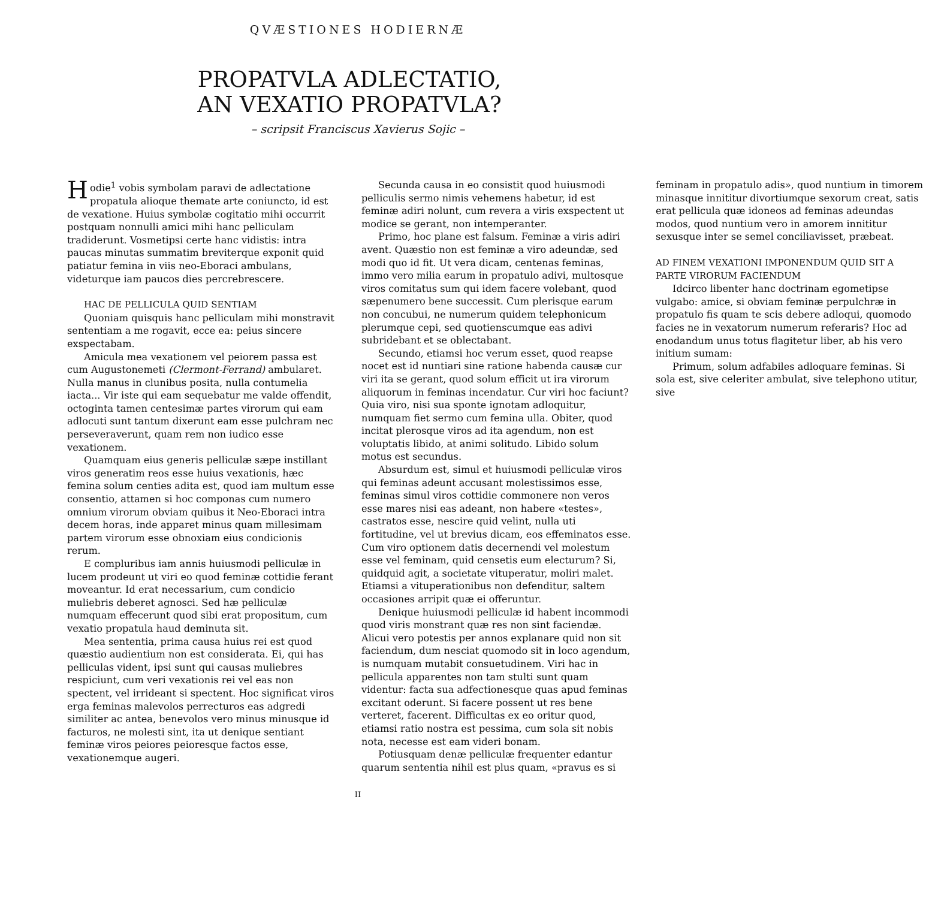QVÆSTIONES HODIERNÆ
PROPATVLA ADLECTATIO,
AN VEXATIO PROPATVLA?
– scripsit Franciscus Xavierus Sojic –
Hodie<sup>1</sup> vobis symbolam paravi de adlectatione propatula alioque themate arte coniuncto, id est de vexatione. Huius symbolæ cogitatio mihi occurrit postquam nonnulli amici mihi hanc pelliculam tradiderunt. Vosmetipsi certe hanc vidistis: intra paucas minutas summatim breviterque exponit quid patiatur femina in viis neo-Eboraci ambulans, videturque iam paucos dies percrebrescere.
HAC DE PELLICULA QUID SENTIAM
Quoniam quisquis hanc pelliculam mihi monstravit sententiam a me rogavit, ecce ea: peius sincere exspectabam.
Amicula mea vexationem vel peiorem passa est cum Augustonemeti (Clermont-Ferrand) ambularet. Nulla manus in clunibus posita, nulla contumelia iacta... Vir iste qui eam sequebatur me valde offendit, octoginta tamen centesimæ partes virorum qui eam adlocuti sunt tantum dixerunt eam esse pulchram nec perseveraverunt, quam rem non iudico esse vexationem.
Quamquam eius generis pelliculæ sæpe instillant viros generatim reos esse huius vexationis, hæc femina solum centies adita est, quod iam multum esse consentio, attamen si hoc componas cum numero omnium virorum obviam quibus it Neo-Eboraci intra decem horas, inde apparet minus quam millesimam partem virorum esse obnoxiam eius condicionis rerum.
E compluribus iam annis huiusmodi pelliculæ in lucem prodeunt ut viri eo quod feminæ cottidie ferant moveantur. Id erat necessarium, cum condicio muliebris deberet agnosci. Sed hæ pelliculæ numquam effecerunt quod sibi erat propositum, cum vexatio propatula haud deminuta sit.
Mea sententia, prima causa huius rei est quod quæstio audientium non est considerata. Ei, qui has pelliculas vident, ipsi sunt qui causas muliebres respiciunt, cum veri vexationis rei vel eas non spectent, vel irrideant si spectent. Hoc significat viros erga feminas malevolos perrecturos eas adgredi similiter ac antea, benevolos vero minus minusque id facturos, ne molesti sint, ita ut denique sentiant feminæ viros peiores peioresque factos esse, vexationemque augeri.
Secunda causa in eo consistit quod huiusmodi pelliculis sermo nimis vehemens habetur, id est feminæ adiri nolunt, cum revera a viris exspectent ut modice se gerant, non intemperanter.
Primo, hoc plane est falsum. Feminæ a viris adiri avent. Quæstio non est feminæ a viro adeundæ, sed modi quo id fit. Ut vera dicam, centenas feminas, immo vero milia earum in propatulo adivi, multosque viros comitatus sum qui idem facere volebant, quod sæpenumero bene successit. Cum plerisque earum non concubui, ne numerum quidem telephonicum plerumque cepi, sed quotienscumque eas adivi subridebant et se oblectabant.
Secundo, etiamsi hoc verum esset, quod reapse nocet est id nuntiari sine ratione habenda causæ cur viri ita se gerant, quod solum efficit ut ira virorum aliquorum in feminas incendatur. Cur viri hoc faciunt? Quia viro, nisi sua sponte ignotam adloquitur, numquam fiet sermo cum femina ulla. Obiter, quod incitat plerosque viros ad ita agendum, non est voluptatis libido, at animi solitudo. Libido solum motus est secundus.
Absurdum est, simul et huiusmodi pelliculæ viros qui feminas adeunt accusant molestissimos esse, feminas simul viros cottidie commonere non veros esse mares nisi eas adeant, non habere «testes», castratos esse, nescire quid velint, nulla uti fortitudine, vel ut brevius dicam, eos effeminatos esse. Cum viro optionem datis decernendi vel molestum esse vel feminam, quid censetis eum electurum? Si, quidquid agit, a societate vituperatur, moliri malet. Etiamsi a vituperationibus non defenditur, saltem occasiones arripit quæ ei offeruntur.
Denique huiusmodi pelliculæ id habent incommodi quod viris monstrant quæ res non sint faciendæ. Alicui vero potestis per annos explanare quid non sit faciendum, dum nesciat quomodo sit in loco agendum, is numquam mutabit consuetudinem. Viri hac in pellicula apparentes non tam stulti sunt quam videntur: facta sua adfectionesque quas apud feminas excitant oderunt. Si facere possent ut res bene verteret, facerent. Difficultas ex eo oritur quod, etiamsi ratio nostra est pessima, cum sola sit nobis nota, necesse est eam videri bonam.
Potiusquam denæ pelliculæ frequenter edantur quarum sententia nihil est plus quam, «pravus es si feminam in propatulo adis», quod nuntium in timorem minasque innititur divortiumque sexorum creat, satis erat pellicula quæ idoneos ad feminas adeundas modos, quod nuntium vero in amorem innititur sexusque inter se semel conciliavisset, præbeat.
AD FINEM VEXATIONI IMPONENDUM QUID SIT A PARTE VIRORUM FACIENDUM
Idcirco libenter hanc doctrinam egometipse vulgabo: amice, si obviam feminæ perpulchræ in propatulo fis quam te scis debere adloqui, quomodo facies ne in vexatorum numerum referaris? Hoc ad enodandum unus totus flagitetur liber, ab his vero initium sumam:
Primum, solum adfabiles adloquare feminas. Si sola est, sive celeriter ambulat, sive telephono utitur, sive
II